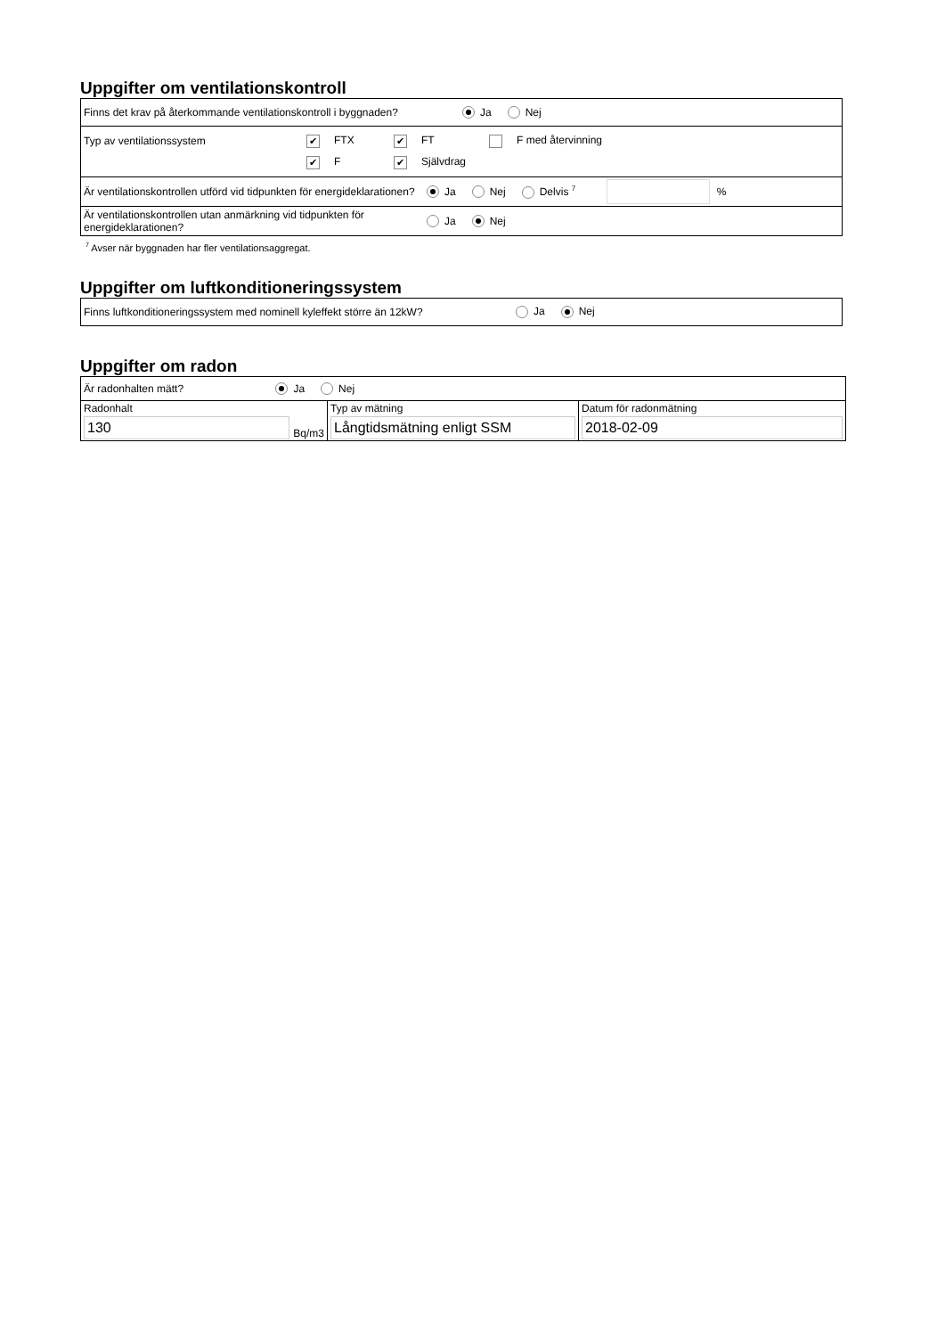Uppgifter om ventilationskontroll
Finns det krav på återkommande ventilationskontroll i byggnaden? Ja Nej
Typ av ventilationssystem ✔ FTX ✔ FT F med återvinning
✔ F ✔ Självdrag
Är ventilationskontrollen utförd vid tidpunkten för energideklarationen? Ja Nej Delvis <sup>7</sup> %
Är ventilationskontrollen utan anmärkning vid tidpunkten för energideklarationen? Ja Nej
<sup>7</sup> Avser när byggnaden har fler ventilationsaggregat.
Uppgifter om luftkonditioneringssystem
Finns luftkonditioneringssystem med nominell kyleffekt större än 12kW? Ja Nej
Uppgifter om radon
| Är radonhalten mätt? Ja Nej | | |
| Radonhalt 130 Bq/m3 | Typ av mätning Långtidsmätning enligt SSM | Datum för radonmätning 2018-02-09 |